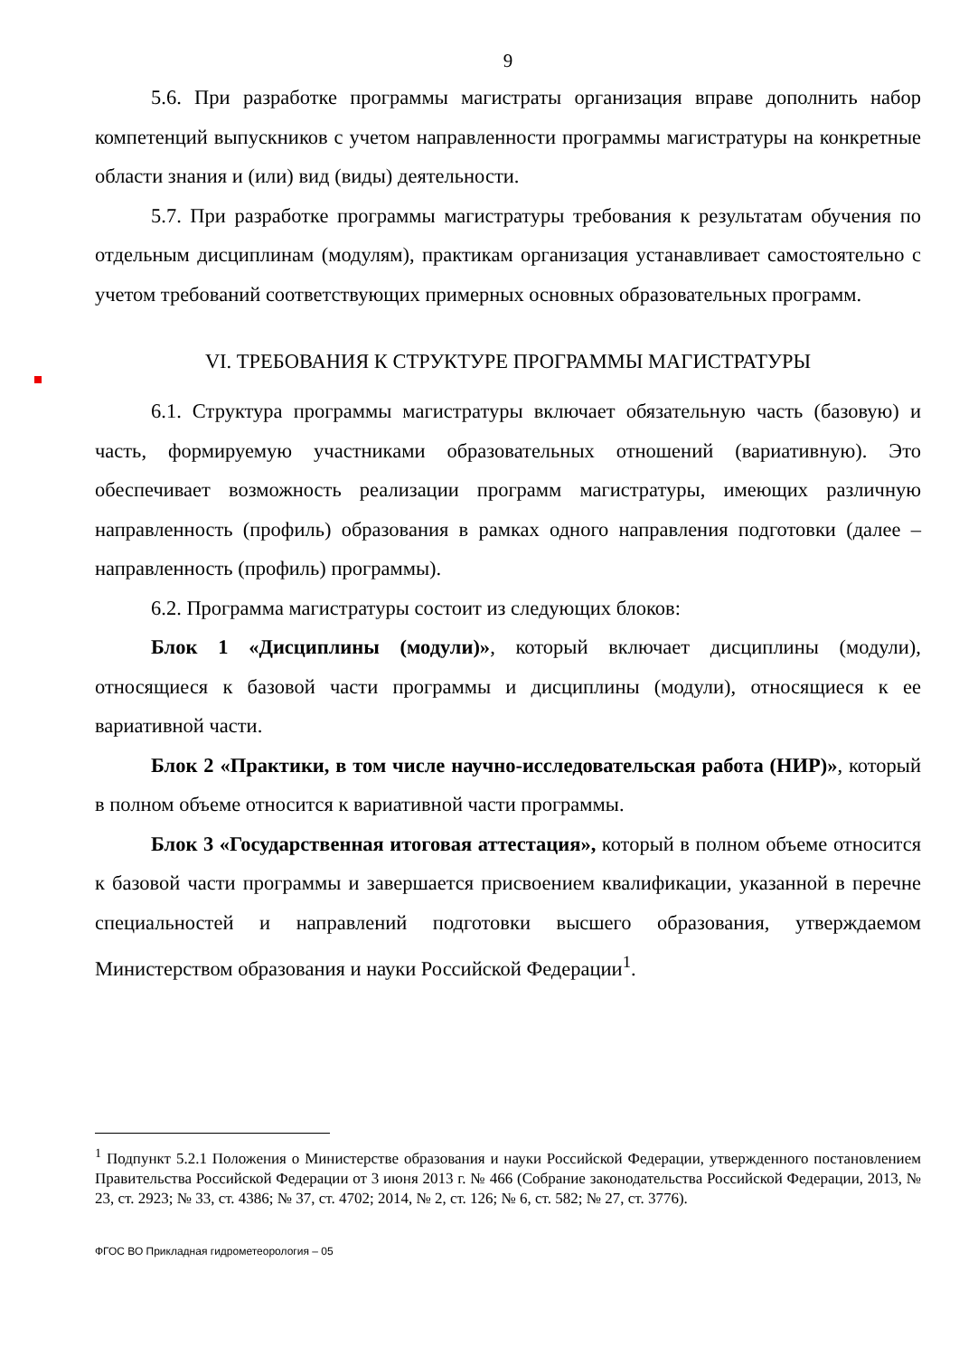9
5.6. При разработке программы магистраты организация вправе дополнить набор компетенций выпускников с учетом направленности программы магистратуры на конкретные области знания и (или) вид (виды) деятельности.
5.7. При разработке программы магистратуры требования к результатам обучения по отдельным дисциплинам (модулям), практикам организация устанавливает самостоятельно с учетом требований соответствующих примерных основных образовательных программ.
VI. ТРЕБОВАНИЯ К СТРУКТУРЕ ПРОГРАММЫ МАГИСТРАТУРЫ
6.1. Структура программы магистратуры включает обязательную часть (базовую) и часть, формируемую участниками образовательных отношений (вариативную). Это обеспечивает возможность реализации программ магистратуры, имеющих различную направленность (профиль) образования в рамках одного направления подготовки (далее – направленность (профиль) программы).
6.2. Программа магистратуры состоит из следующих блоков:
Блок 1 «Дисциплины (модули)», который включает дисциплины (модули), относящиеся к базовой части программы и дисциплины (модули), относящиеся к ее вариативной части.
Блок 2 «Практики, в том числе научно-исследовательская работа (НИР)», который в полном объеме относится к вариативной части программы.
Блок 3 «Государственная итоговая аттестация», который в полном объеме относится к базовой части программы и завершается присвоением квалификации, указанной в перечне специальностей и направлений подготовки высшего образования, утверждаемом Министерством образования и науки Российской Федерации<sup>1</sup>.
<sup>1</sup> Подпункт 5.2.1 Положения о Министерстве образования и науки Российской Федерации, утвержденного постановлением Правительства Российской Федерации от 3 июня 2013 г. № 466 (Собрание законодательства Российской Федерации, 2013, № 23, ст. 2923; № 33, ст. 4386; № 37, ст. 4702; 2014, № 2, ст. 126; № 6, ст. 582; № 27, ст. 3776).
ФГОС ВО Прикладная гидрометеорология – 05